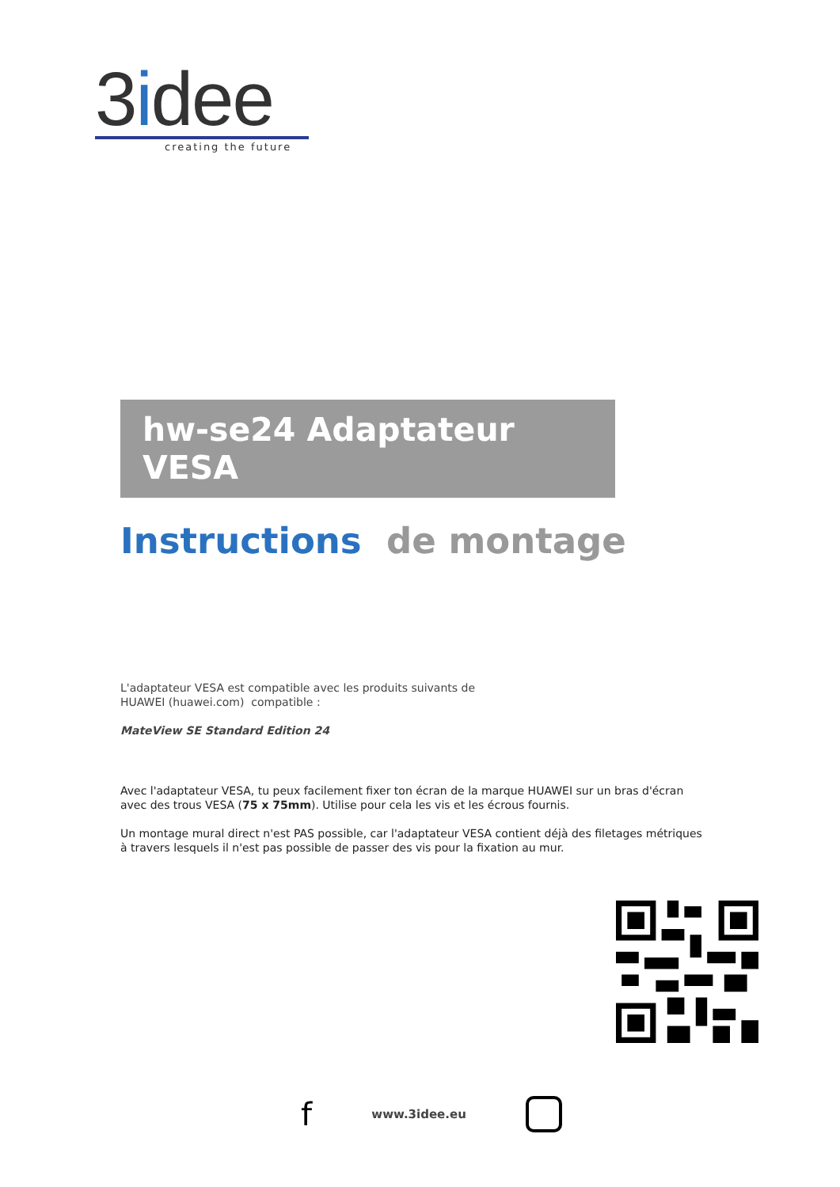3idee
creating the future
hw-se24 Adaptateur VESA
Instructions de montage
L'adaptateur VESA est compatible avec les produits suivants de
HUAWEI (huawei.com) compatible :
MateView SE Standard Edition 24
Avec l'adaptateur VESA, tu peux facilement fixer ton écran de la marque HUAWEI sur un bras d'écran avec des trous VESA (75 x 75mm). Utilise pour cela les vis et les écrous fournis.
Un montage mural direct n'est PAS possible, car l'adaptateur VESA contient déjà des filetages métriques à travers lesquels il n'est pas possible de passer des vis pour la fixation au mur.
fwww.3idee.eu